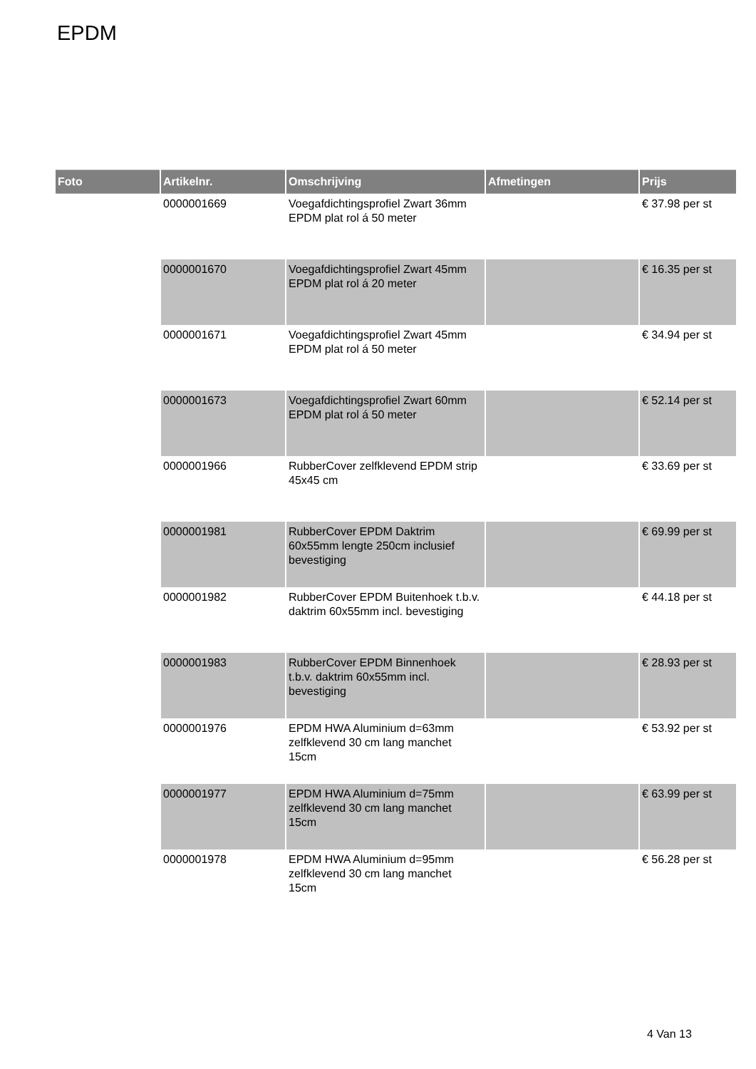EPDM
| Foto | Artikelnr. | Omschrijving | Afmetingen | Prijs |
| --- | --- | --- | --- | --- |
| | 0000001669 | Voegafdichtingsprofiel Zwart 36mm EPDM plat rol á 50 meter | | € 37.98 per st |
| | 0000001670 | Voegafdichtingsprofiel Zwart 45mm EPDM plat rol á 20 meter | | € 16.35 per st |
| | 0000001671 | Voegafdichtingsprofiel Zwart 45mm EPDM plat rol á 50 meter | | € 34.94 per st |
| | 0000001673 | Voegafdichtingsprofiel Zwart 60mm EPDM plat rol á 50 meter | | € 52.14 per st |
| | 0000001966 | RubberCover zelfklevend EPDM strip 45x45 cm | | € 33.69 per st |
| | 0000001981 | RubberCover EPDM Daktrim 60x55mm lengte 250cm inclusief bevestiging | | € 69.99 per st |
| | 0000001982 | RubberCover EPDM Buitenhoek t.b.v. daktrim 60x55mm incl. bevestiging | | € 44.18 per st |
| | 0000001983 | RubberCover EPDM Binnenhoek t.b.v. daktrim 60x55mm incl. bevestiging | | € 28.93 per st |
| | 0000001976 | EPDM HWA Aluminium d=63mm zelfklevend 30 cm lang manchet 15cm | | € 53.92 per st |
| | 0000001977 | EPDM HWA Aluminium d=75mm zelfklevend 30 cm lang manchet 15cm | | € 63.99 per st |
| | 0000001978 | EPDM HWA Aluminium d=95mm zelfklevend 30 cm lang manchet 15cm | | € 56.28 per st |
4 Van 13